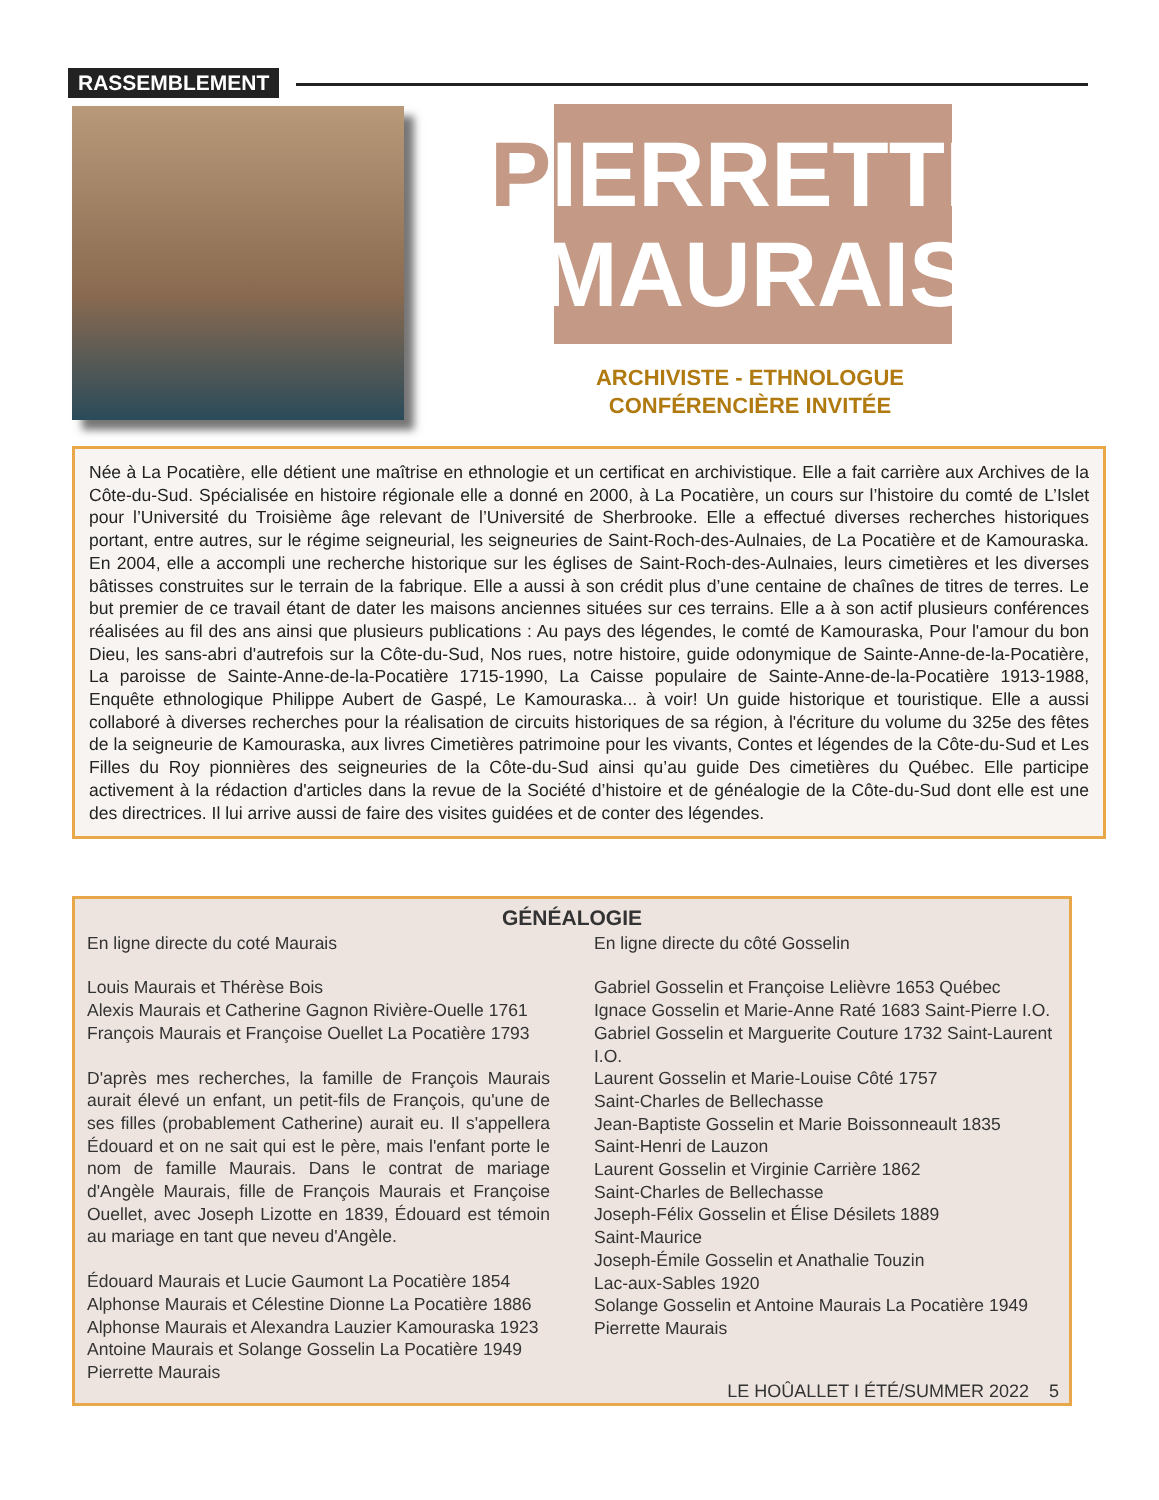RASSEMBLEMENT
PIERRETTE
MAURAIS
ARCHIVISTE - ETHNOLOGUE
CONFÉRENCIÈRE INVITÉE
Née à La Pocatière, elle détient une maîtrise en ethnologie et un certificat en archivistique. Elle a fait carrière aux Archives de la Côte-du-Sud. Spécialisée en histoire régionale elle a donné en 2000, à La Pocatière, un cours sur l’histoire du comté de L’Islet pour l’Université du Troisième âge relevant de l’Université de Sherbrooke. Elle a effectué diverses recherches historiques portant, entre autres, sur le régime seigneurial, les seigneuries de Saint-Roch-des-Aulnaies, de La Pocatière et de Kamouraska. En 2004, elle a accompli une recherche historique sur les églises de Saint-Roch-des-Aulnaies, leurs cimetières et les diverses bâtisses construites sur le terrain de la fabrique. Elle a aussi à son crédit plus d’une centaine de chaînes de titres de terres. Le but premier de ce travail étant de dater les maisons anciennes situées sur ces terrains. Elle a à son actif plusieurs conférences réalisées au fil des ans ainsi que plusieurs publications : Au pays des légendes, le comté de Kamouraska, Pour l'amour du bon Dieu, les sans-abri d'autrefois sur la Côte-du-Sud, Nos rues, notre histoire, guide odonymique de Sainte-Anne-de-la-Pocatière, La paroisse de Sainte-Anne-de-la-Pocatière 1715-1990, La Caisse populaire de Sainte-Anne-de-la-Pocatière 1913-1988, Enquête ethnologique Philippe Aubert de Gaspé, Le Kamouraska... à voir! Un guide historique et touristique. Elle a aussi collaboré à diverses recherches pour la réalisation de circuits historiques de sa région, à l'écriture du volume du 325e des fêtes de la seigneurie de Kamouraska, aux livres Cimetières patrimoine pour les vivants, Contes et légendes de la Côte-du-Sud et Les Filles du Roy pionnières des seigneuries de la Côte-du-Sud ainsi qu’au guide Des cimetières du Québec. Elle participe activement à la rédaction d'articles dans la revue de la Société d’histoire et de généalogie de la Côte-du-Sud dont elle est une des directrices. Il lui arrive aussi de faire des visites guidées et de conter des légendes.
GÉNÉALOGIE
En ligne directe du coté Maurais
Louis Maurais et Thérèse Bois
Alexis Maurais et Catherine Gagnon Rivière-Ouelle 1761
François Maurais et Françoise Ouellet La Pocatière 1793
D'après mes recherches, la famille de François Maurais aurait élevé un enfant, un petit-fils de François, qu'une de ses filles (probablement Catherine) aurait eu. Il s'appellera Édouard et on ne sait qui est le père, mais l'enfant porte le nom de famille Maurais. Dans le contrat de mariage d'Angèle Maurais, fille de François Maurais et Françoise Ouellet, avec Joseph Lizotte en 1839, Édouard est témoin au mariage en tant que neveu d'Angèle.
Édouard Maurais et Lucie Gaumont La Pocatière 1854
Alphonse Maurais et Célestine Dionne La Pocatière 1886
Alphonse Maurais et Alexandra Lauzier Kamouraska 1923
Antoine Maurais et Solange Gosselin La Pocatière 1949
Pierrette Maurais
En ligne directe du côté Gosselin
Gabriel Gosselin et Françoise Lelièvre 1653 Québec
Ignace Gosselin et Marie-Anne Raté 1683 Saint-Pierre I.O.
Gabriel Gosselin et Marguerite Couture 1732 Saint-Laurent I.O.
Laurent Gosselin et Marie-Louise Côté 1757
Saint-Charles de Bellechasse
Jean-Baptiste Gosselin et Marie Boissonneault 1835
Saint-Henri de Lauzon
Laurent Gosselin et Virginie Carrière 1862
Saint-Charles de Bellechasse
Joseph-Félix Gosselin et Élise Désilets 1889
Saint-Maurice
Joseph-Émile Gosselin et Anathalie Touzin
Lac-aux-Sables 1920
Solange Gosselin et Antoine Maurais La Pocatière 1949
Pierrette Maurais
LE HOÛALLET I ÉTÉ/SUMMER 2022 5